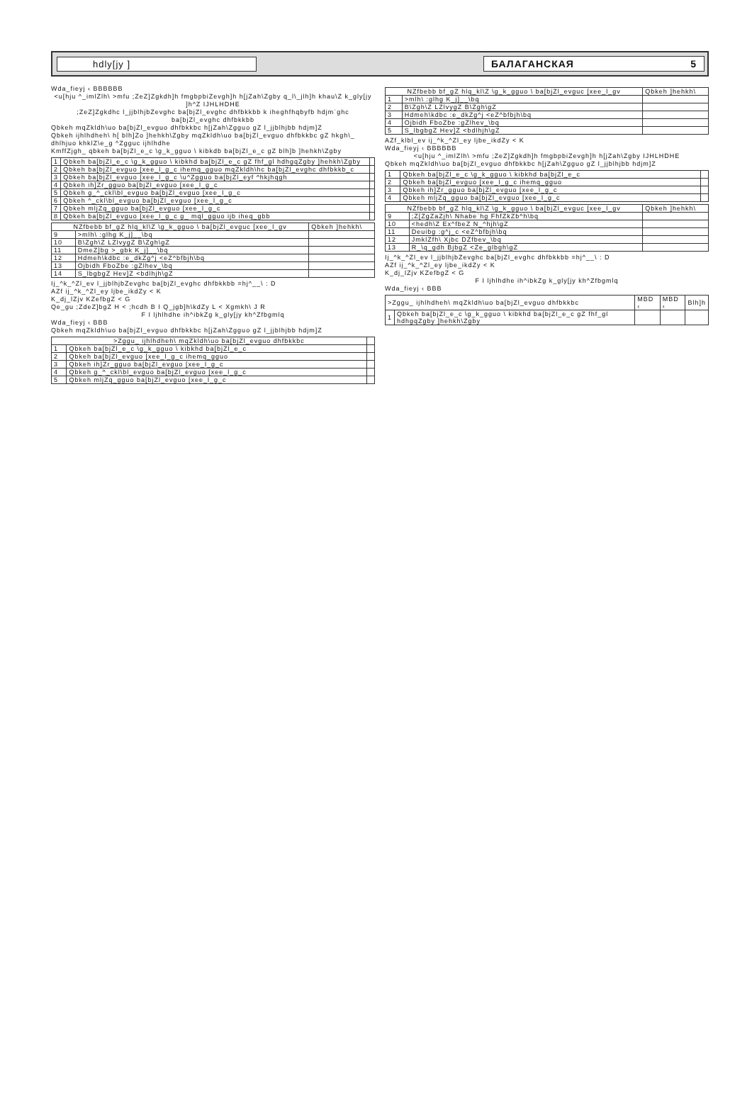hdly[jy ] БАЛАГАНСКАЯ 5
Wda_fieyj ‹ BBBBBB
<u[hju ^_imlZlh\ >mfu ;ZeZ]Zgkdh]h fmgbpbiZevgh]h h[jZah\Zgby q_l\_jlh]h khau\Z k_gly[jy ]h^Z IJHLHDHE
;ZeZ]Zgkdhc l_jjblhjbZevghc ba[bjZl_evghc dhfbkkbb k iheghfhqbyfb hdjm`ghc ba[bjZl_evghc dhfbkkbb
Qbkeh mqZkldh\uo ba[bjZl_evguo dhfbkkbc h[jZah\Zgguo gZ l_jjblhjbb hdjm]Z
Qbkeh ijhlhdheh\ h[ blh]Zo ]hehkh\Zgby mqZkldh\uo ba[bjZl_evguo dhfbkkbc gZ hkgh\_ dhlhjuo khklZ\e_g ^Zgguc ijhlhdhe
KmffZjgh_ qbkeh ba[bjZl_e_c \g_k_gguo \ kibkdb ba[bjZl_e_c gZ blh]b ]hehkh\Zgby
| 1 | Qbkeh ba[bjZl_e_c \g_k_gguo \ kibkhd ba[bjZl_e_c gZ fhf_gl hdhgqZgby ]hehkh\Zgby | |
| 2 | Qbkeh ba[bjZl_evguo [xee_l_g_c ihemq_gguo mqZkldh\hc ba[bjZl_evghc dhfbkkb_c | |
| 3 | Qbkeh ba[bjZl_evguo [xee_l_g_c \u^Zgguo ba[bjZl_eyf ^hkjhqgh | |
| 4 | Qbkeh ih]Zr_gguo ba[bjZl_evguo [xee_l_g_c | |
| 5 | Qbkeh g_^_ckl\bl_evguo ba[bjZl_evguo [xee_l_g_c | |
| 6 | Qbkeh ^_ckl\bl_evguo ba[bjZl_evguo [xee_l_g_c | |
| 7 | Qbkeh mljZq_gguo ba[bjZl_evguo [xee_l_g_c | |
| 8 | Qbkeh ba[bjZl_evguo [xee_l_g_c g_ mql_gguo ijb iheq_gbb | |
| NZfbebb bf_gZ hlq_kl\Z \g_k_gguo \ ba[bjZl_evguc [xee_l_gv | | Qbkeh ]hehkh\ |
| --- | --- | --- |
| 9 | >mlh\ :glhg K_j]__\bq | |
| 10 | B\Zgh\Z LZlvygZ B\Zgh\gZ | |
| 11 | DmeZ]bg >_gbk K_j]__\bq | |
| 12 | Hdmeh\kdbc :e_dkZg^j <eZ^bfbjh\bq | |
| 13 | Ojbidh FboZbe :gZlhev_\bq | |
| 14 | S_lbgbgZ Hev]Z <bdlhjh\gZ | |
Ij_^k_^Zl_ev l_jjblhjbZevghc ba[bjZl_evghc dhfbkkbb =hj^__\ : D
AZf ij_^k_^Zl_ey ljbe_ikdZy < K
K_dj_lZjv KZefbgZ < G
Qe_gu ;ZdeZ]bgZ H < ;hcdh B I Q_jgb]h\kdZy L < Xgmkh\ J R
F I ljhlhdhe ih^ibkZg k_gly[jy kh^Zfbgmlq
Wda_fieyj ‹ BBB
Qbkeh mqZkldh\uo ba[bjZl_evguo dhfbkkbc h[jZah\Zgguo gZ l_jjblhjbb hdjm]Z
| >Zggu_ ijhlhdheh\ mqZkldh\uo ba[bjZl_evguo dhfbkkbc | | |
| --- | --- | --- |
| 1 | Qbkeh ba[bjZl_e_c \g_k_gguo \ kibkhd ba[bjZl_e_c | |
| 2 | Qbkeh ba[bjZl_evguo [xee_l_g_c ihemq_gguo | |
| 3 | Qbkeh ih]Zr_gguo ba[bjZl_evguo [xee_l_g_c | |
| 4 | Qbkeh g_^_ckl\bl_evguo ba[bjZl_evguo [xee_l_g_c | |
| 5 | Qbkeh mljZq_gguo ba[bjZl_evguo [xee_l_g_c | |
| NZfbebb bf_gZ hlq_kl\Z \g_k_gguo \ ba[bjZl_evguc [xee_l_gv | | Qbkeh ]hehkh\ |
| --- | --- | --- |
| 1 | >mlh\ :glhg K_j]__\bq | |
| 2 | B\Zgh\Z LZlvygZ B\Zgh\gZ | |
| 3 | Hdmeh\kdbc :e_dkZg^j <eZ^bfbjh\bq | |
| 4 | Ojbidh FboZbe :gZlhev_\bq | |
| 5 | S_lbgbgZ Hev]Z <bdlhjh\gZ | |
AZf_klbl_ev ij_^k_^Zl_ey ljbe_ikdZy < K
Wda_fieyj ‹ BBBBBB
<u[hju ^_imlZlh\ >mfu ;ZeZ]Zgkdh]h fmgbpbiZevgh]h h[jZah\Zgby IJHLHDHE
Qbkeh mqZkldh\uo ba[bjZl_evguo dhfbkkbc h[jZah\Zgguo gZ l_jjblhjbb hdjm]Z
| 1 | Qbkeh ba[bjZl_e_c \g_k_gguo \ kibkhd ba[bjZl_e_c | |
| 2 | Qbkeh ba[bjZl_evguo [xee_l_g_c ihemq_gguo | |
| 3 | Qbkeh ih]Zr_gguo ba[bjZl_evguo [xee_l_g_c | |
| 4 | Qbkeh mljZq_gguo ba[bjZl_evguo [xee_l_g_c | |
| NZfbebb bf_gZ hlq_kl\Z \g_k_gguo \ ba[bjZl_evguc [xee_l_gv | | Qbkeh ]hehkh\ |
| --- | --- | --- |
| 9 | ;Z[ZgZaZjh\ Nhabe`hg FhfZkZb^h\bq | |
| 10 | <hedh\Z Ex^fbeZ N_^hjh\gZ | |
| 11 | Deuibg :g^j_c <eZ^bfbjh\bq | |
| 12 | JmklZfh\ Xjbc DZfbev_\bq | |
| 13 | R_\q_gdh BjbgZ <Ze_glbgh\gZ | |
Ij_^k_^Zl_ev l_jjblhjbZevghc ba[bjZl_evghc dhfbkkbb =hj^__\ : D
AZf ij_^k_^Zl_ey ljbe_ikdZy < K
K_dj_lZjv KZefbgZ < G
F I ljhlhdhe ih^ibkZg k_gly[jy kh^Zfbgmlq
Wda_fieyj ‹ BBB
| >Zggu_ ijhlhdheh\ mqZkldh\uo ba[bjZl_evguo dhfbkkbc | | MBD ‹ | MBD ‹ | Blh]h |
| --- | --- | --- | --- | --- |
| 1 | Qbkeh ba[bjZl_e_c \g_k_gguo \ kibkhd ba[bjZl_e_c gZ fhf_gl hdhgqZgby ]hehkh\Zgby | | | |